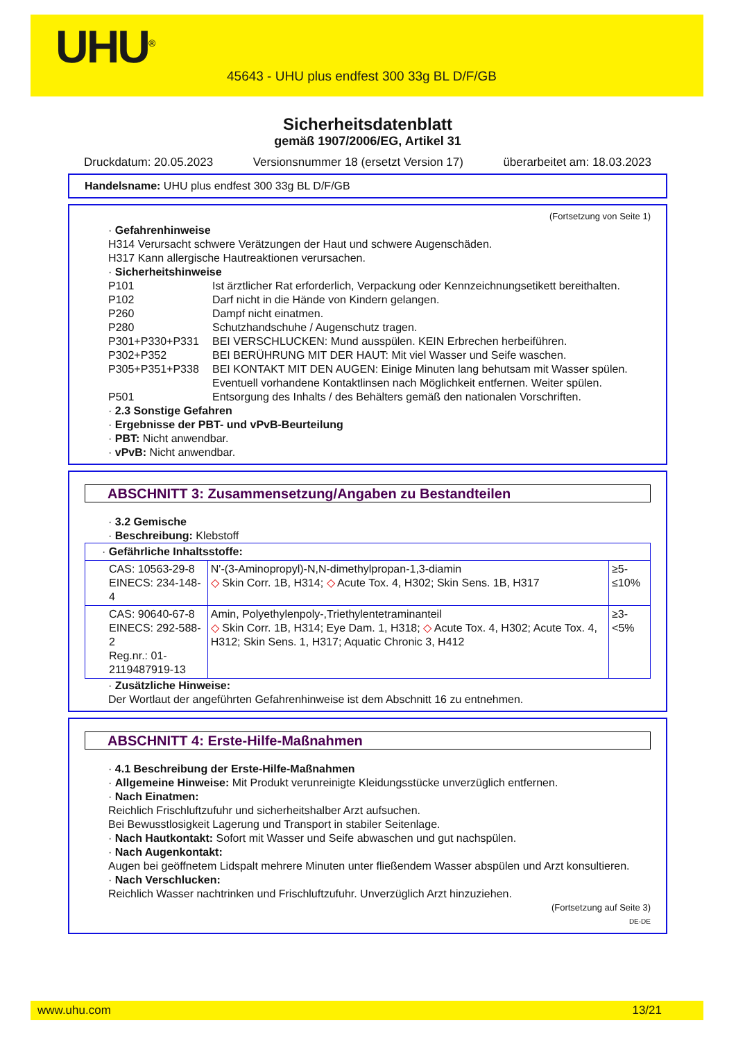UHU<sup>®</sup>
45643 - UHU plus endfest 300 33g BL D/F/GB
Sicherheitsdatenblatt
gemäß 1907/2006/EG, Artikel 31
Druckdatum: 20.05.2023 Versionsnummer 18 (ersetzt Version 17) überarbeitet am: 18.03.2023
Handelsname: UHU plus endfest 300 33g BL D/F/GB
(Fortsetzung von Seite 1)
· Gefahrenhinweise
H314 Verursacht schwere Verätzungen der Haut und schwere Augenschäden.
H317 Kann allergische Hautreaktionen verursachen.
· Sicherheitshinweise
P101 Ist ärztlicher Rat erforderlich, Verpackung oder Kennzeichnungsetikett bereithalten.
P102 Darf nicht in die Hände von Kindern gelangen.
P260 Dampf nicht einatmen.
P280 Schutzhandschuhe / Augenschutz tragen.
P301+P330+P331 BEI VERSCHLUCKEN: Mund ausspülen. KEIN Erbrechen herbeiführen.
P302+P352 BEI BERÜHRUNG MIT DER HAUT: Mit viel Wasser und Seife waschen.
P305+P351+P338 BEI KONTAKT MIT DEN AUGEN: Einige Minuten lang behutsam mit Wasser spülen. Eventuell vorhandene Kontaktlinsen nach Möglichkeit entfernen. Weiter spülen.
P501 Entsorgung des Inhalts / des Behälters gemäß den nationalen Vorschriften.
· 2.3 Sonstige Gefahren
· Ergebnisse der PBT- und vPvB-Beurteilung
· PBT: Nicht anwendbar.
· vPvB: Nicht anwendbar.
ABSCHNITT 3: Zusammensetzung/Angaben zu Bestandteilen
· 3.2 Gemische
· Beschreibung: Klebstoff
| · Gefährliche Inhaltsstoffe: | | |
| CAS: 10563-29-8 EINECS: 234-148-4 | N'-(3-Aminopropyl)-N,N-dimethylpropan-1,3-diamin ◇ Skin Corr. 1B, H314; ◇ Acute Tox. 4, H302; Skin Sens. 1B, H317 | ≥5-≤10% |
| CAS: 90640-67-8 EINECS: 292-588-2 Reg.nr.: 01-2119487919-13 | Amin, Polyethylenpoly-,Triethylentetraminanteil ◇ Skin Corr. 1B, H314; Eye Dam. 1, H318; ◇ Acute Tox. 4, H302; Acute Tox. 4, H312; Skin Sens. 1, H317; Aquatic Chronic 3, H412 | ≥3-<5% |
· Zusätzliche Hinweise:
Der Wortlaut der angeführten Gefahrenhinweise ist dem Abschnitt 16 zu entnehmen.
ABSCHNITT 4: Erste-Hilfe-Maßnahmen
· 4.1 Beschreibung der Erste-Hilfe-Maßnahmen
· Allgemeine Hinweise: Mit Produkt verunreinigte Kleidungsstücke unverzüglich entfernen.
· Nach Einatmen:
Reichlich Frischluftzufuhr und sicherheitshalber Arzt aufsuchen.
Bei Bewusstlosigkeit Lagerung und Transport in stabiler Seitenlage.
· Nach Hautkontakt: Sofort mit Wasser und Seife abwaschen und gut nachspülen.
· Nach Augenkontakt:
Augen bei geöffnetem Lidspalt mehrere Minuten unter fließendem Wasser abspülen und Arzt konsultieren.
· Nach Verschlucken:
Reichlich Wasser nachtrinken und Frischluftzufuhr. Unverzüglich Arzt hinzuziehen.
(Fortsetzung auf Seite 3)
DE-DE
www.uhu.com 13/21